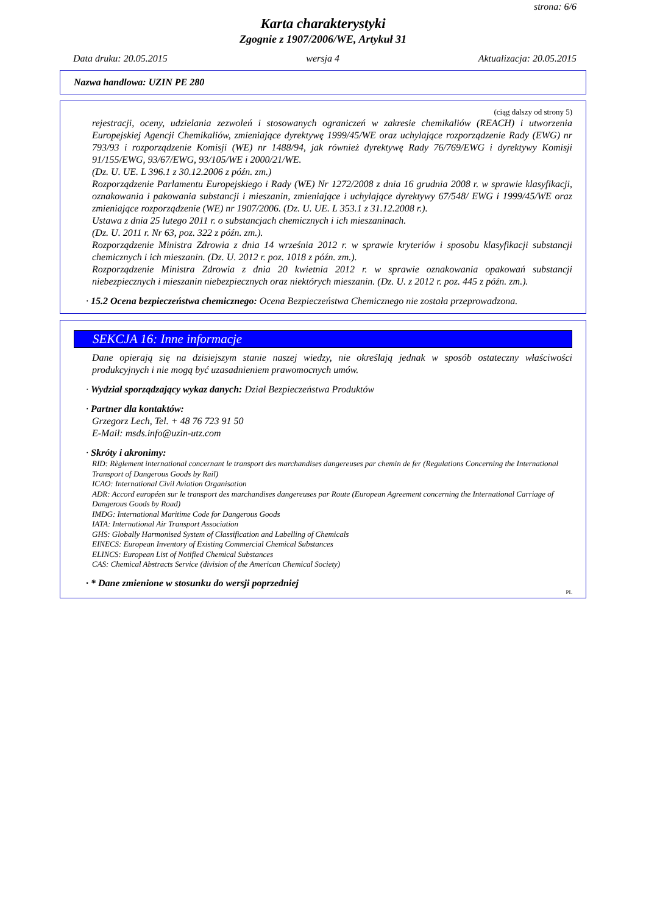strona: 6/6
Karta charakterystyki
Zgognie z 1907/2006/WE, Artykuł 31
Data druku: 20.05.2015 wersja 4 Aktualizacja: 20.05.2015
Nazwa handlowa: UZIN PE 280
(ciąg dalszy od strony 5)
rejestracji, oceny, udzielania zezwoleń i stosowanych ograniczeń w zakresie chemikaliów (REACH) i utworzenia Europejskiej Agencji Chemikaliów, zmieniające dyrektywę 1999/45/WE oraz uchylające rozporządzenie Rady (EWG) nr 793/93 i rozporządzenie Komisji (WE) nr 1488/94, jak również dyrektywę Rady 76/769/EWG i dyrektywy Komisji 91/155/EWG, 93/67/EWG, 93/105/WE i 2000/21/WE.
(Dz. U. UE. L 396.1 z 30.12.2006 z późn. zm.)
Rozporządzenie Parlamentu Europejskiego i Rady (WE) Nr 1272/2008 z dnia 16 grudnia 2008 r. w sprawie klasyfikacji, oznakowania i pakowania substancji i mieszanin, zmieniające i uchylające dyrektywy 67/548/ EWG i 1999/45/WE oraz zmieniające rozporządzenie (WE) nr 1907/2006. (Dz. U. UE. L 353.1 z 31.12.2008 r.).
Ustawa z dnia 25 lutego 2011 r. o substancjach chemicznych i ich mieszaninach.
(Dz. U. 2011 r. Nr 63, poz. 322 z późn. zm.).
Rozporządzenie Ministra Zdrowia z dnia 14 września 2012 r. w sprawie kryteriów i sposobu klasyfikacji substancji chemicznych i ich mieszanin. (Dz. U. 2012 r. poz. 1018 z późn. zm.).
Rozporządzenie Ministra Zdrowia z dnia 20 kwietnia 2012 r. w sprawie oznakowania opakowań substancji niebezpiecznych i mieszanin niebezpiecznych oraz niektórych mieszanin. (Dz. U. z 2012 r. poz. 445 z późn. zm.).
· 15.2 Ocena bezpieczeństwa chemicznego: Ocena Bezpieczeństwa Chemicznego nie została przeprowadzona.
SEKCJA 16: Inne informacje
Dane opierają się na dzisiejszym stanie naszej wiedzy, nie określają jednak w sposób ostateczny właściwości produkcyjnych i nie mogą być uzasadnieniem prawomocnych umów.
· Wydział sporządzający wykaz danych: Dział Bezpieczeństwa Produktów
· Partner dla kontaktów:
Grzegorz Lech, Tel. + 48 76 723 91 50
E-Mail: msds.info@uzin-utz.com
· Skróty i akronimy:
RID: Règlement international concernant le transport des marchandises dangereuses par chemin de fer (Regulations Concerning the International Transport of Dangerous Goods by Rail)
ICAO: International Civil Aviation Organisation
ADR: Accord européen sur le transport des marchandises dangereuses par Route (European Agreement concerning the International Carriage of Dangerous Goods by Road)
IMDG: International Maritime Code for Dangerous Goods
IATA: International Air Transport Association
GHS: Globally Harmonised System of Classification and Labelling of Chemicals
EINECS: European Inventory of Existing Commercial Chemical Substances
ELINCS: European List of Notified Chemical Substances
CAS: Chemical Abstracts Service (division of the American Chemical Society)
· * Dane zmienione w stosunku do wersji poprzedniej
PL